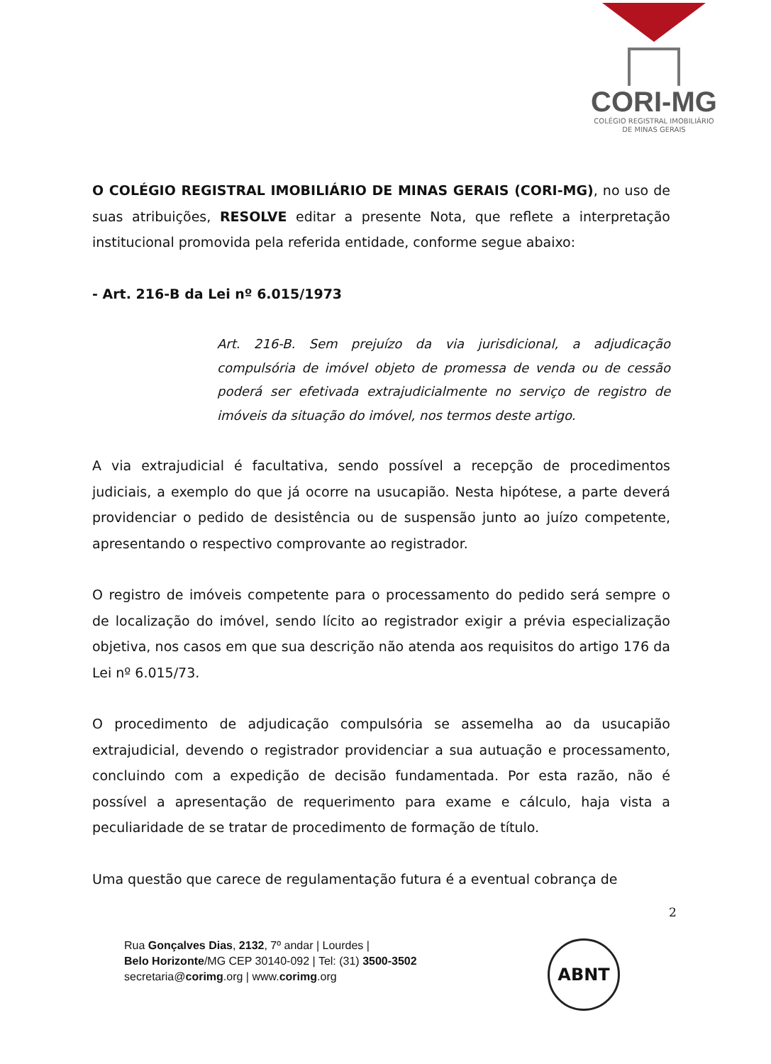CORI-MG
COLÉGIO REGISTRAL IMOBILIÁRIO
DE MINAS GERAIS
O COLÉGIO REGISTRAL IMOBILIÁRIO DE MINAS GERAIS (CORI-MG), no uso de suas atribuições, RESOLVE editar a presente Nota, que reflete a interpretação institucional promovida pela referida entidade, conforme segue abaixo:
- Art. 216-B da Lei nº 6.015/1973
Art. 216-B. Sem prejuízo da via jurisdicional, a adjudicação compulsória de imóvel objeto de promessa de venda ou de cessão poderá ser efetivada extrajudicialmente no serviço de registro de imóveis da situação do imóvel, nos termos deste artigo.
A via extrajudicial é facultativa, sendo possível a recepção de procedimentos judiciais, a exemplo do que já ocorre na usucapião. Nesta hipótese, a parte deverá providenciar o pedido de desistência ou de suspensão junto ao juízo competente, apresentando o respectivo comprovante ao registrador.
O registro de imóveis competente para o processamento do pedido será sempre o de localização do imóvel, sendo lícito ao registrador exigir a prévia especialização objetiva, nos casos em que sua descrição não atenda aos requisitos do artigo 176 da Lei nº 6.015/73.
O procedimento de adjudicação compulsória se assemelha ao da usucapião extrajudicial, devendo o registrador providenciar a sua autuação e processamento, concluindo com a expedição de decisão fundamentada. Por esta razão, não é possível a apresentação de requerimento para exame e cálculo, haja vista a peculiaridade de se tratar de procedimento de formação de título.
Uma questão que carece de regulamentação futura é a eventual cobrança de
2
Rua Gonçalves Dias, 2132, 7º andar | Lourdes |
Belo Horizonte/MG CEP 30140-092 | Tel: (31) 3500-3502
secretaria@corimg.org | www.corimg.org
ABNT